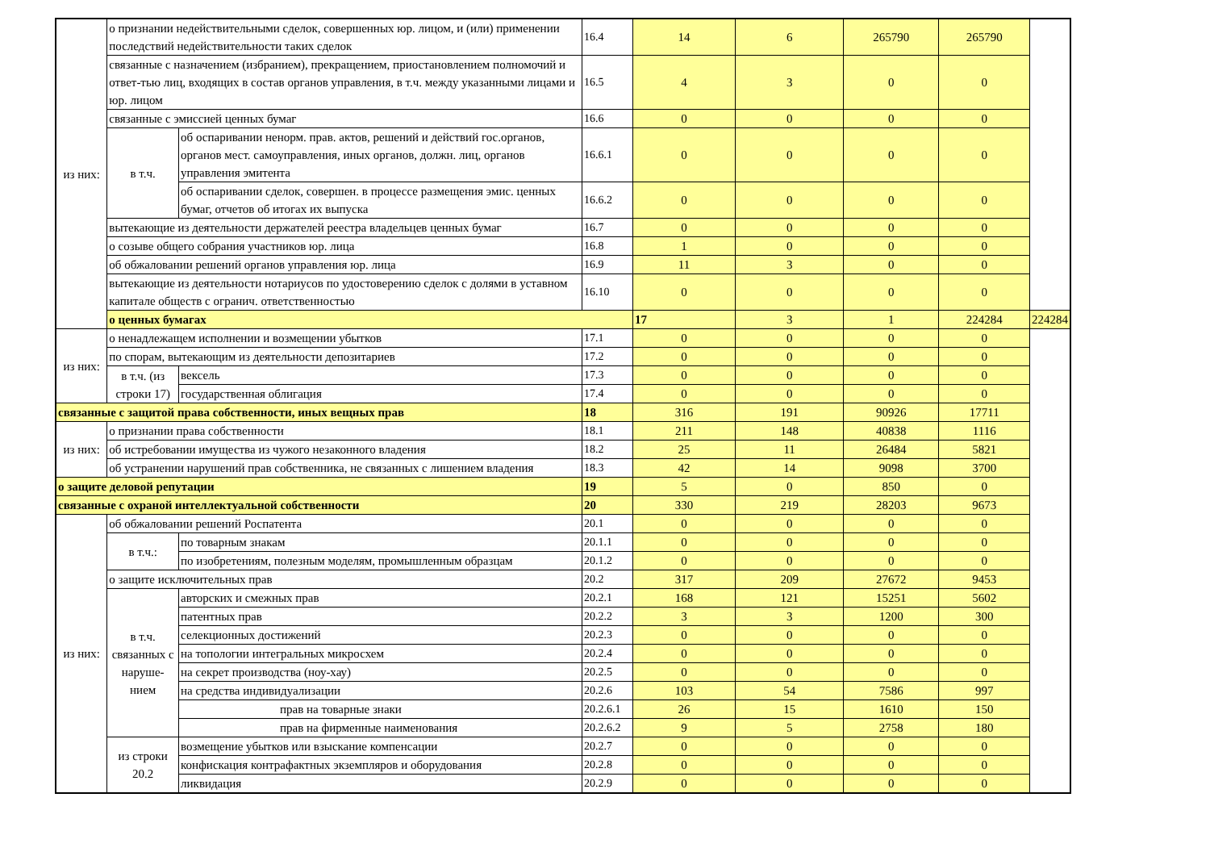| из них: | о признании недействительными сделок, совершенных юр. лицом, и (или) применении последствий недействительности таких сделок | | 16.4 | 14 | 6 | 265790 | 265790 | |
| | связанные с назначением (избранием), прекращением, приостановлением полномочий и ответ-тью лиц, входящих в состав органов управления, в т.ч. между указанными лицами и юр. лицом | | 16.5 | 4 | 3 | 0 | 0 | |
| | связанные с эмиссией ценных бумаг | | 16.6 | 0 | 0 | 0 | 0 | |
| | в т.ч. | об оспаривании ненорм. прав. актов, решений и действий гос.органов, органов мест. самоуправления, иных органов, должн. лиц, органов управления эмитента | 16.6.1 | 0 | 0 | 0 | 0 | |
| | | об оспаривании сделок, совершен. в процессе размещения эмис. ценных бумаг, отчетов об итогах их выпуска | 16.6.2 | 0 | 0 | 0 | 0 | |
| | вытекающие из деятельности держателей реестра владельцев ценных бумаг | | 16.7 | 0 | 0 | 0 | 0 | |
| | о созыве общего собрания участников юр. лица | | 16.8 | 1 | 0 | 0 | 0 | |
| | об обжаловании решений органов управления юр. лица | | 16.9 | 11 | 3 | 0 | 0 | |
| | вытекающие из деятельности нотариусов по удостоверению сделок с долями в уставном капитале обществ с огранич. ответственностью | | 16.10 | 0 | 0 | 0 | 0 | |
| | о ценных бумагах | | | 17 | 3 | 1 | 224284 | 224284 |
| из них: | о ненадлежащем исполнении и возмещении убытков | | 17.1 | 0 | 0 | 0 | 0 | |
| | по спорам, вытекающим из деятельности депозитариев | | 17.2 | 0 | 0 | 0 | 0 | |
| | в т.ч. (из строки 17) | вексель | 17.3 | 0 | 0 | 0 | 0 | |
| | | государственная облигация | 17.4 | 0 | 0 | 0 | 0 | |
| связанные с защитой права собственности, иных вещных прав | | | 18 | 316 | 191 | 90926 | 17711 | |
| из них: | о признании права собственности | | 18.1 | 211 | 148 | 40838 | 1116 | |
| | об истребовании имущества из чужого незаконного владения | | 18.2 | 25 | 11 | 26484 | 5821 | |
| | об устранении нарушений прав собственника, не связанных с лишением владения | | 18.3 | 42 | 14 | 9098 | 3700 | |
| о защите деловой репутации | | | 19 | 5 | 0 | 850 | 0 | |
| связанные с охраной интеллектуальной собственности | | | 20 | 330 | 219 | 28203 | 9673 | |
| из них: | об обжаловании решений Роспатента | | 20.1 | 0 | 0 | 0 | 0 | |
| | в т.ч.: | по товарным знакам | 20.1.1 | 0 | 0 | 0 | 0 | |
| | | по изобретениям, полезным моделям, промышленным образцам | 20.1.2 | 0 | 0 | 0 | 0 | |
| | о защите исключительных прав | | 20.2 | 317 | 209 | 27672 | 9453 | |
| | в т.ч. связанных с наруше-нием | авторских и смежных прав | 20.2.1 | 168 | 121 | 15251 | 5602 | |
| | | патентных прав | 20.2.2 | 3 | 3 | 1200 | 300 | |
| | | селекционных достижений | 20.2.3 | 0 | 0 | 0 | 0 | |
| | | на топологии интегральных микросхем | 20.2.4 | 0 | 0 | 0 | 0 | |
| | | на секрет производства (ноу-хау) | 20.2.5 | 0 | 0 | 0 | 0 | |
| | | на средства индивидуализации | 20.2.6 | 103 | 54 | 7586 | 997 | |
| | | прав на товарные знаки | 20.2.6.1 | 26 | 15 | 1610 | 150 | |
| | | прав на фирменные наименования | 20.2.6.2 | 9 | 5 | 2758 | 180 | |
| | из строки 20.2 | возмещение убытков или взыскание компенсации | 20.2.7 | 0 | 0 | 0 | 0 | |
| | | конфискация контрафактных экземпляров и оборудования | 20.2.8 | 0 | 0 | 0 | 0 | |
| | | ликвидация | 20.2.9 | 0 | 0 | 0 | 0 | |